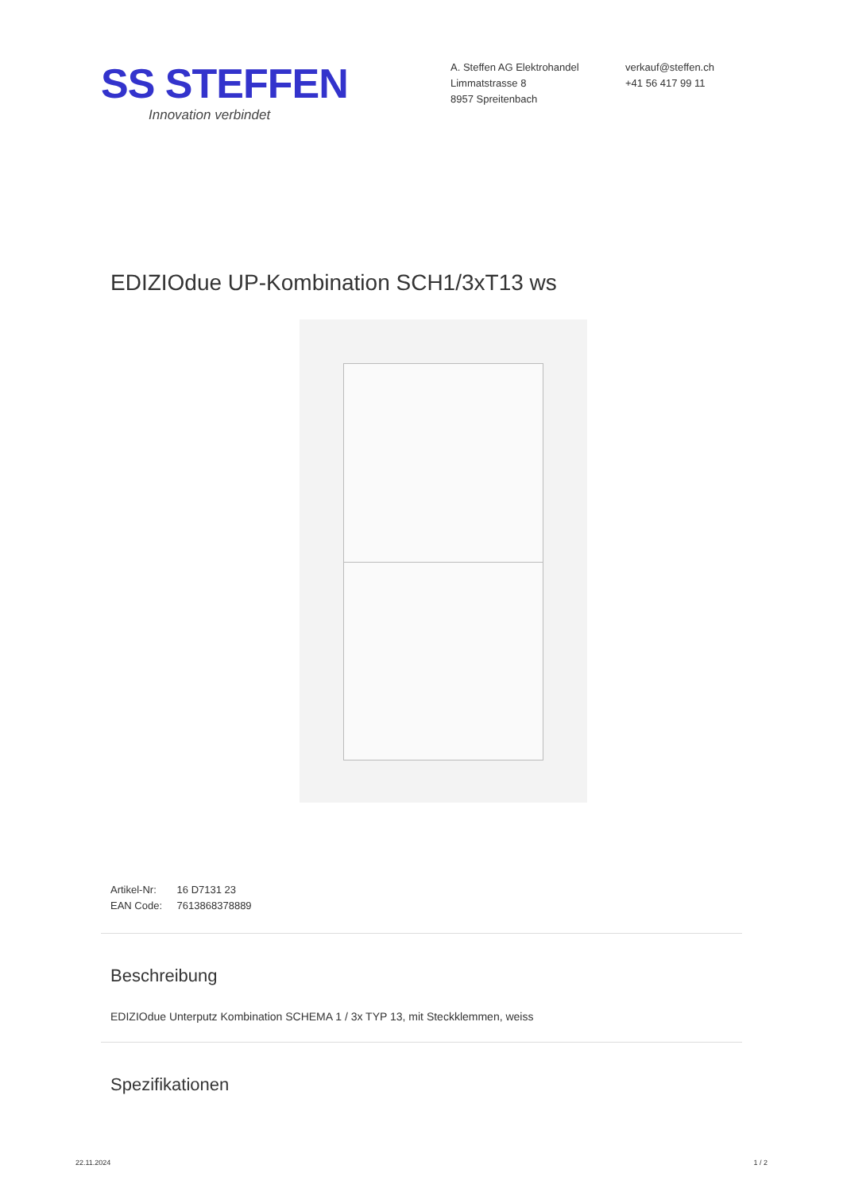SS STEFFEN
Innovation verbindet
A. Steffen AG Elektrohandel
Limmatstrasse 8
8957 Spreitenbach
verkauf@steffen.ch
+41 56 417 99 11
EDIZIOdue UP-Kombination SCH1/3xT13 ws
Artikel-Nr: 16 D7131 23
EAN Code: 7613868378889
Beschreibung
EDIZIOdue Unterputz Kombination SCHEMA 1 / 3x TYP 13, mit Steckklemmen, weiss
Spezifikationen
22.11.2024 1 / 2